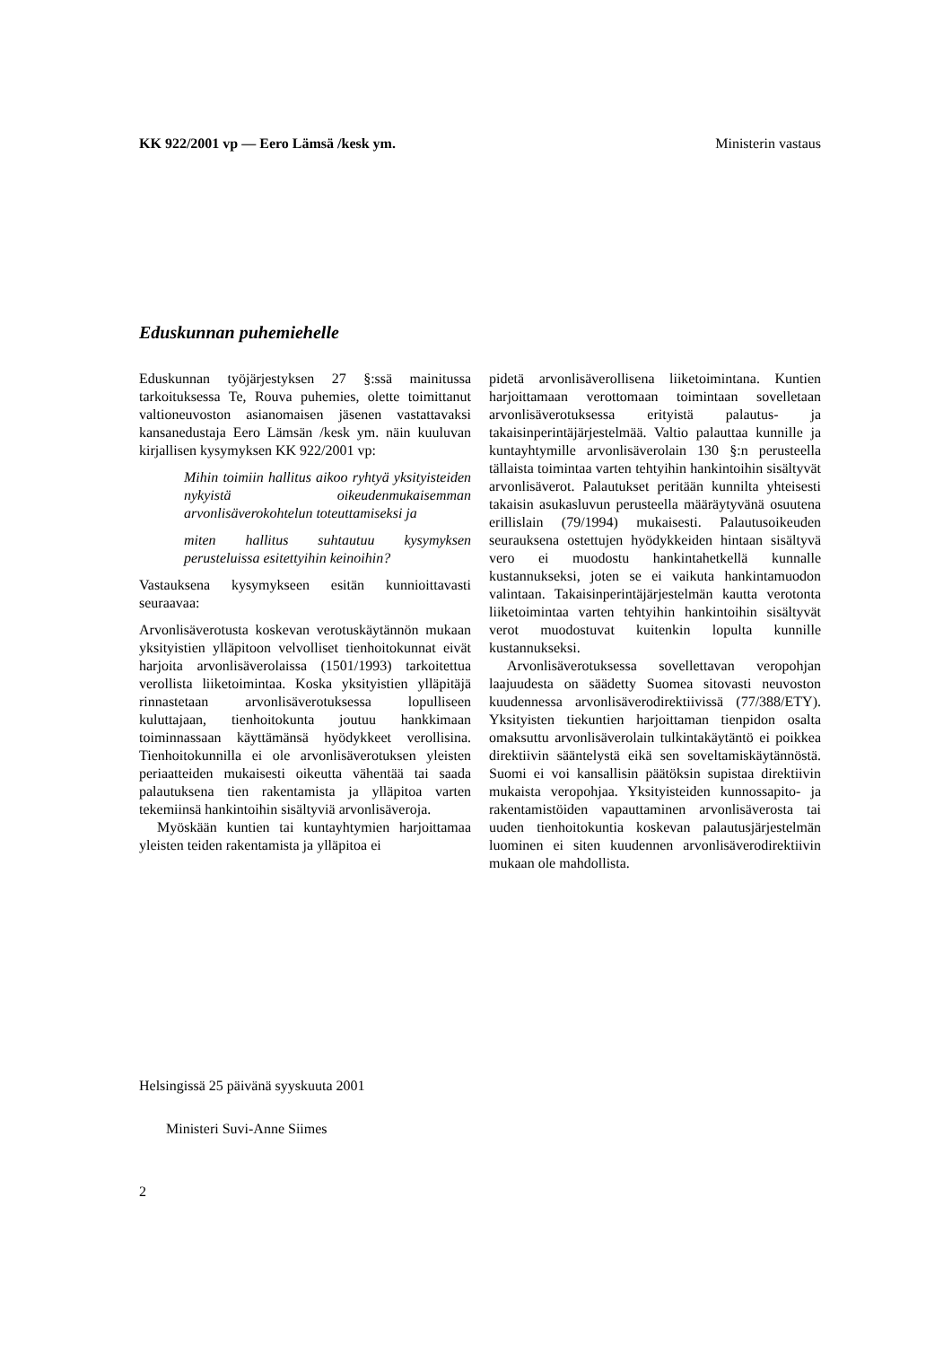KK 922/2001 vp — Eero Lämsä /kesk ym. Ministerin vastaus
Eduskunnan puhemiehelle
Eduskunnan työjärjestyksen 27 §:ssä mainitussa tarkoituksessa Te, Rouva puhemies, olette toimittanut valtioneuvoston asianomaisen jäsenen vastattavaksi kansanedustaja Eero Lämsän /kesk ym. näin kuuluvan kirjallisen kysymyksen KK 922/2001 vp:
Mihin toimiin hallitus aikoo ryhtyä yksityisteiden nykyistä oikeudenmukaisemman arvonlisäverokohtelun toteuttamiseksi ja
miten hallitus suhtautuu kysymyksen perusteluissa esitettyihin keinoihin?
Vastauksena kysymykseen esitän kunnioittavasti seuraavaa:
Arvonlisäverotusta koskevan verotuskäytännön mukaan yksityistien ylläpitoon velvolliset tienhoitokunnat eivät harjoita arvonlisäverolaissa (1501/1993) tarkoitettua verollista liiketoimintaa. Koska yksityistien ylläpitäjä rinnastetaan arvonlisäverotuksessa lopulliseen kuluttajaan, tienhoitokunta joutuu hankkimaan toiminnassaan käyttämänsä hyödykkeet verollisina. Tienhoitokunnilla ei ole arvonlisäverotuksen yleisten periaatteiden mukaisesti oikeutta vähentää tai saada palautuksena tien rakentamista ja ylläpitoa varten tekemiinsä hankintoihin sisältyviä arvonlisäveroja.
Myöskään kuntien tai kuntayhtymien harjoittamaa yleisten teiden rakentamista ja ylläpitoa ei
pidetä arvonlisäverollisena liiketoimintana. Kuntien harjoittamaan verottomaan toimintaan sovelletaan arvonlisäverotuksessa erityistä palautus- ja takaisinperintäjärjestelmää. Valtio palauttaa kunnille ja kuntayhtymille arvonlisäverolain 130 §:n perusteella tällaista toimintaa varten tehtyihin hankintoihin sisältyvät arvonlisäverot. Palautukset peritään kunnilta yhteisesti takaisin asukasluvun perusteella määräytyvänä osuutena erillislain (79/1994) mukaisesti. Palautusoikeuden seurauksena ostettujen hyödykkeiden hintaan sisältyvä vero ei muodostu hankintahetkellä kunnalle kustannukseksi, joten se ei vaikuta hankintamuodon valintaan. Takaisinperintäjärjestelmän kautta verotonta liiketoimintaa varten tehtyihin hankintoihin sisältyvät verot muodostuvat kuitenkin lopulta kunnille kustannukseksi.
Arvonlisäverotuksessa sovellettavan veropohjan laajuudesta on säädetty Suomea sitovasti neuvoston kuudennessa arvonlisäverodirektiivissä (77/388/ETY). Yksityisten tiekuntien harjoittaman tienpidon osalta omaksuttu arvonlisäverolain tulkintakäytäntö ei poikkea direktiivin sääntelystä eikä sen soveltamiskäytännöstä. Suomi ei voi kansallisin päätöksin supistaa direktiivin mukaista veropohjaa. Yksityisteiden kunnossapito- ja rakentamistöiden vapauttaminen arvonlisäverosta tai uuden tienhoitokuntia koskevan palautusjärjestelmän luominen ei siten kuudennen arvonlisäverodirektiivin mukaan ole mahdollista.
Helsingissä 25 päivänä syyskuuta 2001
Ministeri Suvi-Anne Siimes
2